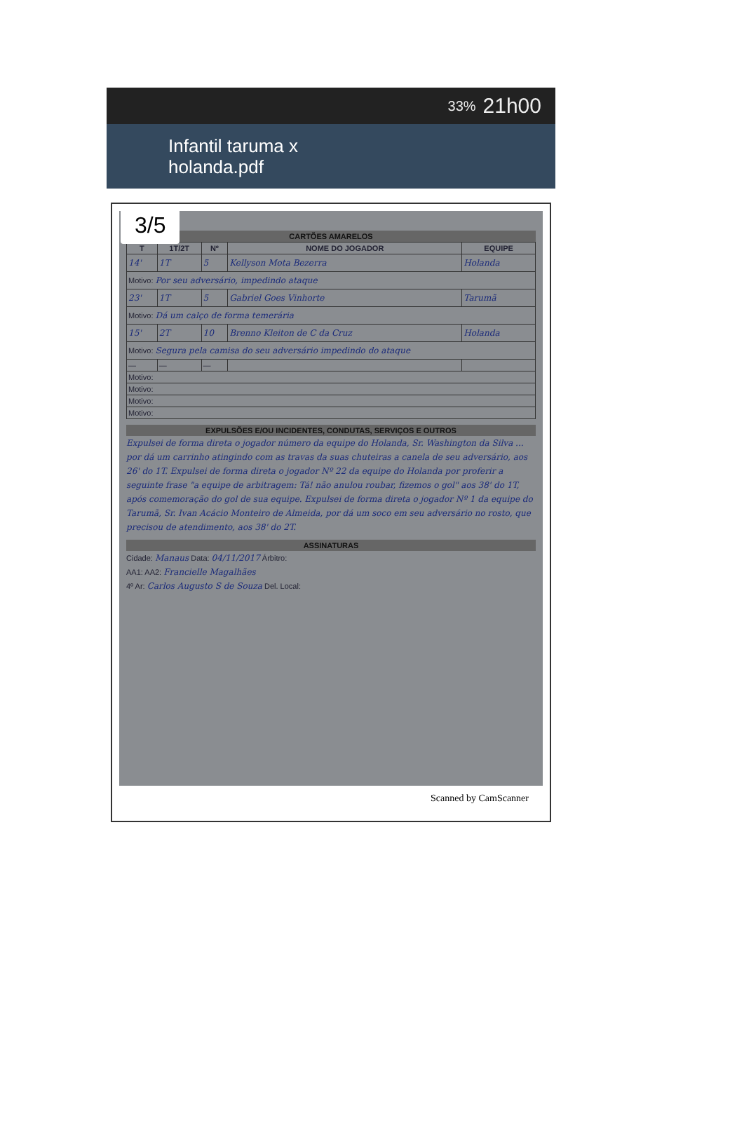33% 21h00
Infantil taruma x
holanda.pdf
3/5
CARTÕES AMARELOS
| T | 1T/2T | Nº | NOME DO JOGADOR | EQUIPE |
| --- | --- | --- | --- | --- |
| 14' | 1T | 5 | Kellyson Mota Bezerra | Holanda |
| Motivo: Por seu adversário, impedindo ataque | | | | |
| 23' | 1T | 5 | Gabriel Goes Vinhorte | Tarumã |
| Motivo: Dá um calço de forma temerária | | | | |
| 15' | 2T | 10 | Brenno Kleiton de C da Cruz | Holanda |
| Motivo: Segura pela camisa do seu adversário impedindo do ataque | | | | |
| — | — | — | | |
| Motivo: | | | | |
| Motivo: | | | | |
| Motivo: | | | | |
| Motivo: | | | | |
EXPULSÕES E/OU INCIDENTES, CONDUTAS, SERVIÇOS E OUTROS
Expulsei de forma direta o jogador número da equipe do Holanda, Sr. Washington da Silva ... por dá um carrinho atingindo com as travas da suas chuteiras a canela de seu adversário, aos 26' do 1T. Expulsei de forma direta o jogador Nº 22 da equipe do Holanda por proferir a seguinte frase "a equipe de arbitragem: Tá! não anulou roubar, fizemos o gol" aos 38' do 1T, após comemoração do gol de sua equipe. Expulsei de forma direta o jogador Nº 1 da equipe do Tarumã, Sr. Ivan Acácio Monteiro de Almeida, por dá um soco em seu adversário no rosto, que precisou de atendimento, aos 38' do 2T.
ASSINATURAS
Cidade: Manaus Data: 04/11/2017 Árbitro:
AA1: AA2: Francielle Magalhães
4º Ar: Carlos Augusto S de Souza Del. Local:
Scanned by CamScanner